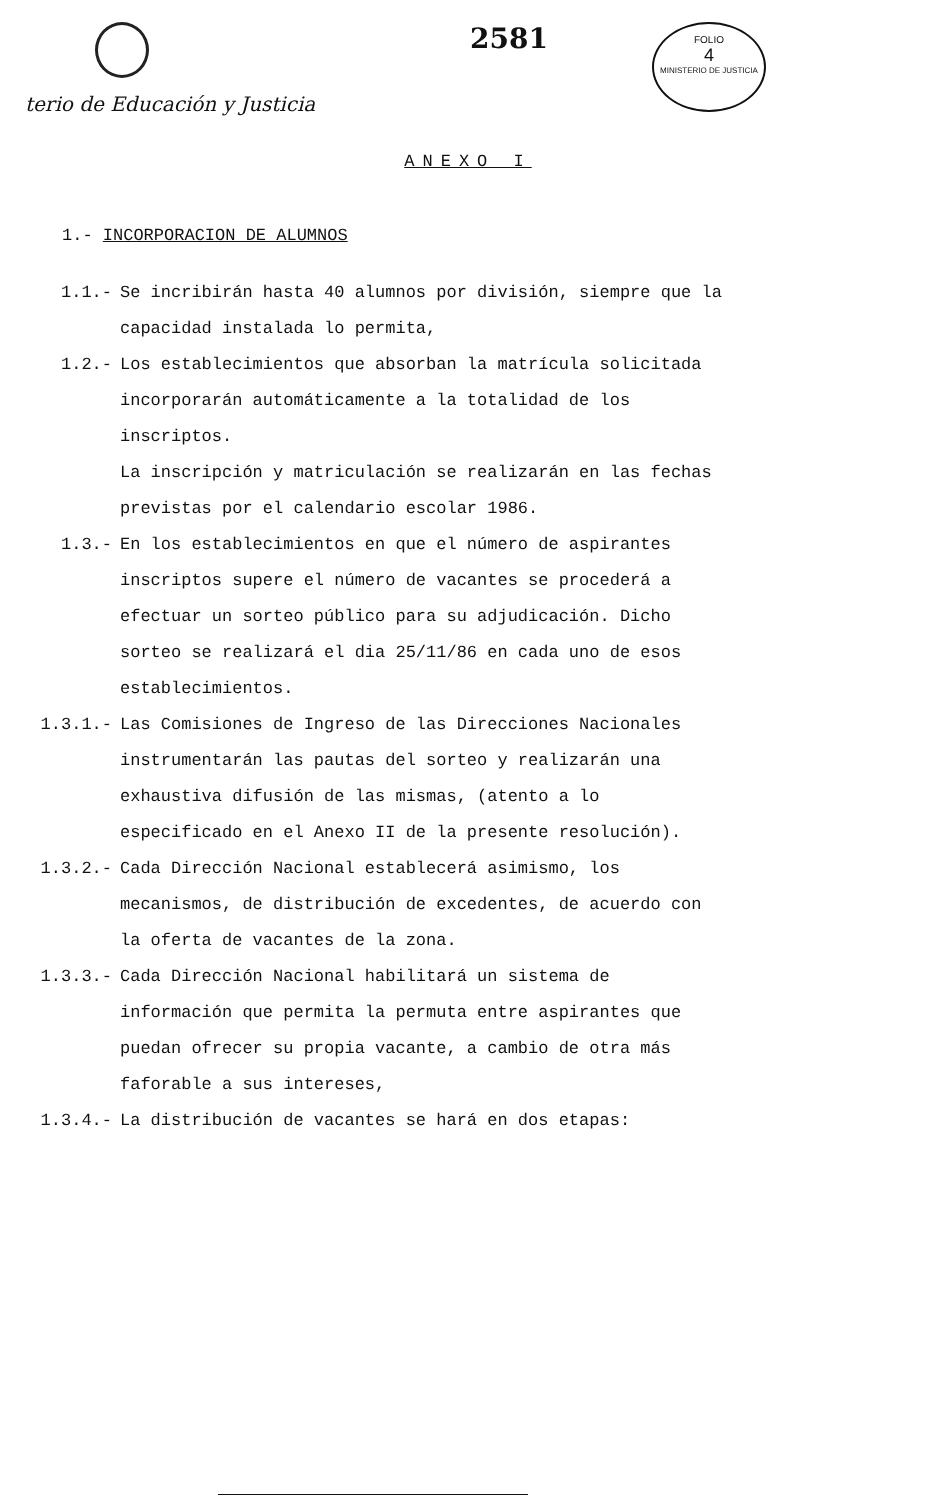terio de Educación y Justicia
2581
FOLIO
4
MINISTERIO DE JUSTICIA
ANEXO I
1.- INCORPORACION DE ALUMNOS
1.1.- Se incribirán hasta 40 alumnos por división, siempre que la capacidad instalada lo permita,
1.2.- Los establecimientos que absorban la matrícula solicitada incorporarán automáticamente a la totalidad de los inscriptos.
La inscripción y matriculación se realizarán en las fechas previstas por el calendario escolar 1986.
1.3.- En los establecimientos en que el número de aspirantes inscriptos supere el número de vacantes se procederá a efectuar un sorteo público para su adjudicación. Dicho sorteo se realizará el dia 25/11/86 en cada uno de esos establecimientos.
1.3.1.- Las Comisiones de Ingreso de las Direcciones Nacionales instrumentarán las pautas del sorteo y realizarán una exhaustiva difusión de las mismas, (atento a lo especificado en el Anexo II de la presente resolución).
1.3.2.- Cada Dirección Nacional establecerá asimismo, los mecanismos, de distribución de excedentes, de acuerdo con la oferta de vacantes de la zona.
1.3.3.- Cada Dirección Nacional habilitará un sistema de información que permita la permuta entre aspirantes que puedan ofrecer su propia vacante, a cambio de otra más faforable a sus intereses,
1.3.4.- La distribución de vacantes se hará en dos etapas: